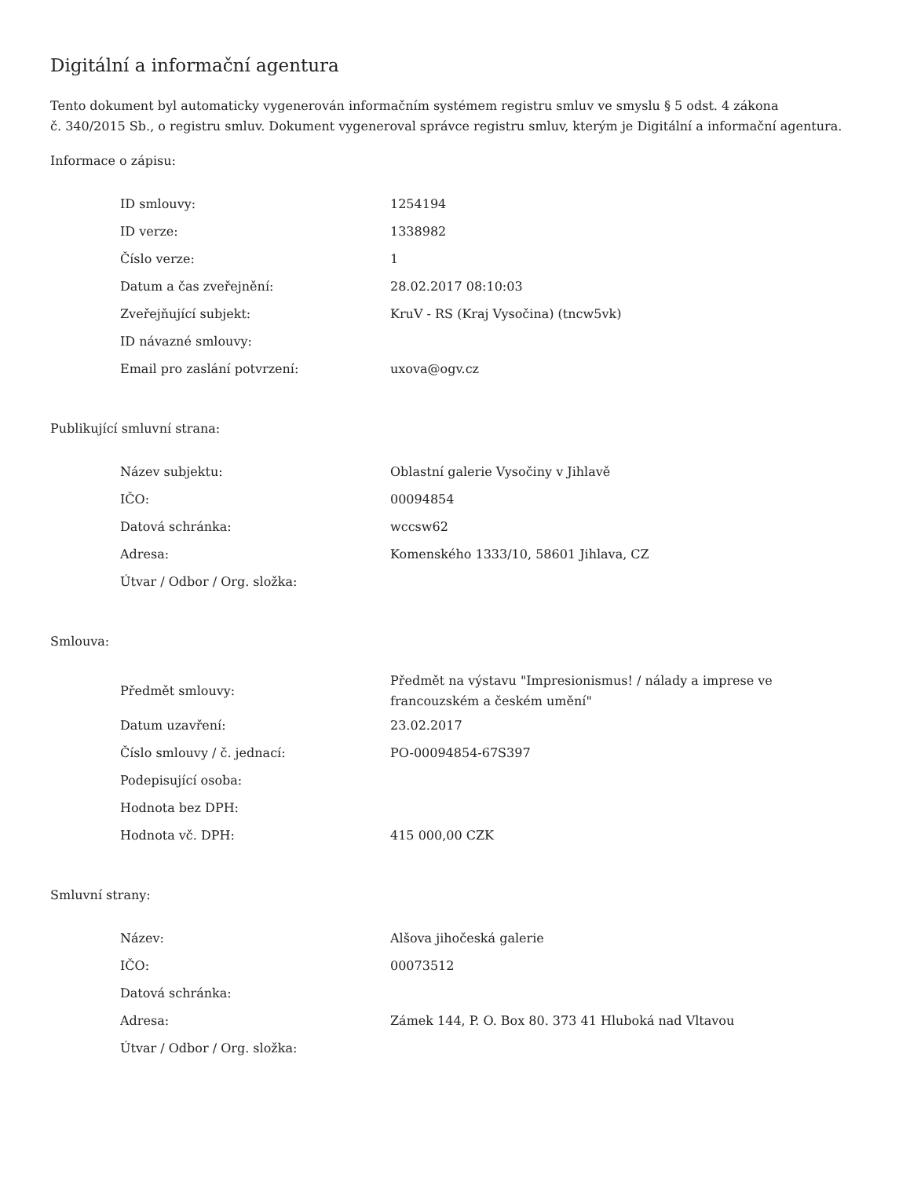Digitální a informační agentura
Tento dokument byl automaticky vygenerován informačním systémem registru smluv ve smyslu § 5 odst. 4 zákona
č. 340/2015 Sb., o registru smluv. Dokument vygeneroval správce registru smluv, kterým je Digitální a informační agentura.
Informace o zápisu:
| ID smlouvy: | 1254194 |
| ID verze: | 1338982 |
| Číslo verze: | 1 |
| Datum a čas zveřejnění: | 28.02.2017 08:10:03 |
| Zveřejňující subjekt: | KruV - RS (Kraj Vysočina) (tncw5vk) |
| ID návazné smlouvy: | |
| Email pro zaslání potvrzení: | uxova@ogv.cz |
Publikující smluvní strana:
| Název subjektu: | Oblastní galerie Vysočiny v Jihlavě |
| IČO: | 00094854 |
| Datová schránka: | wccsw62 |
| Adresa: | Komenského 1333/10, 58601 Jihlava, CZ |
| Útvar / Odbor / Org. složka: | |
Smlouva:
| Předmět smlouvy: | Předmět na výstavu "Impresionismus! / nálady a imprese ve francouzském a českém umění" |
| Datum uzavření: | 23.02.2017 |
| Číslo smlouvy / č. jednací: | PO-00094854-67S397 |
| Podepisující osoba: | |
| Hodnota bez DPH: | |
| Hodnota vč. DPH: | 415 000,00 CZK |
Smluvní strany:
| Název: | Alšova jihočeská galerie |
| IČO: | 00073512 |
| Datová schránka: | |
| Adresa: | Zámek 144, P. O. Box 80. 373 41 Hluboká nad Vltavou |
| Útvar / Odbor / Org. složka: | |